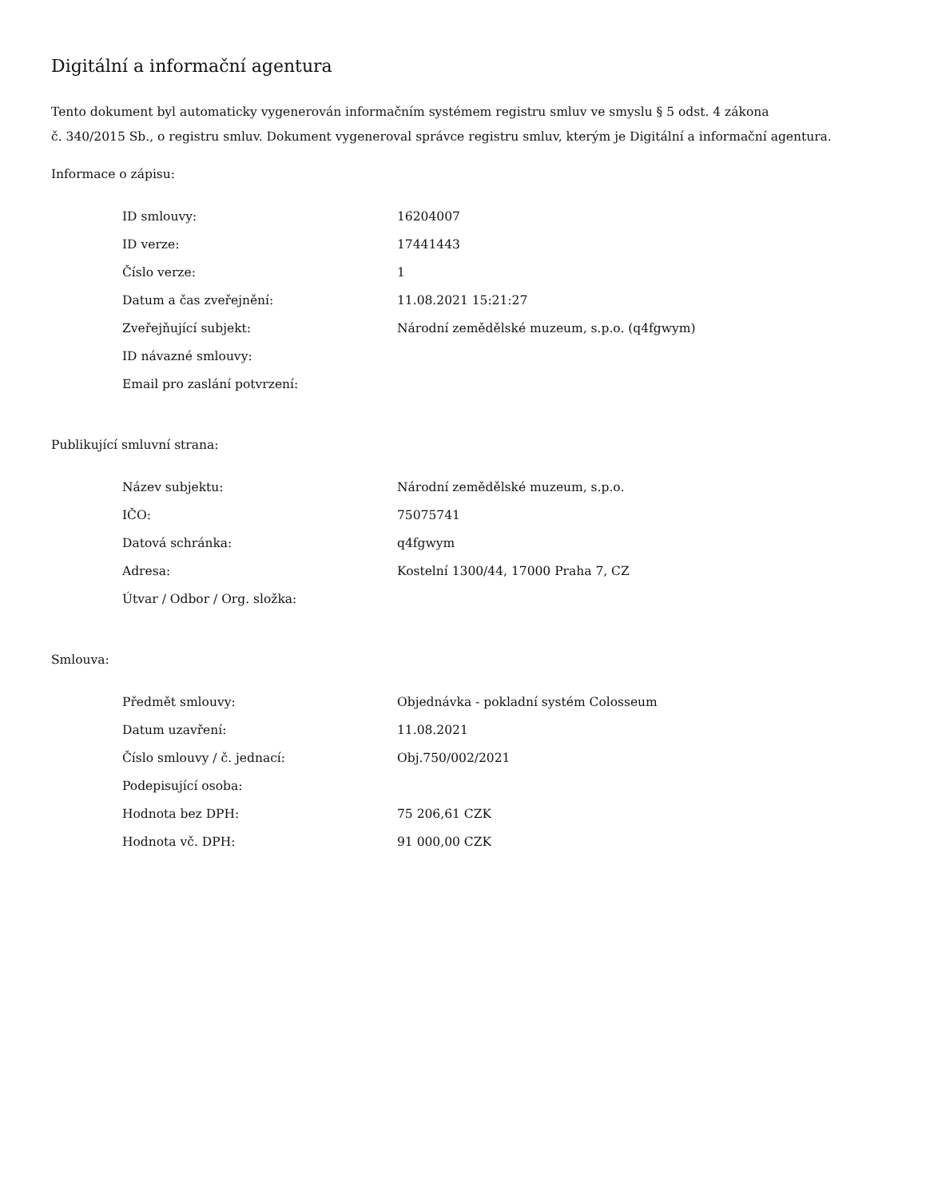Digitální a informační agentura
Tento dokument byl automaticky vygenerován informačním systémem registru smluv ve smyslu § 5 odst. 4 zákona
č. 340/2015 Sb., o registru smluv. Dokument vygeneroval správce registru smluv, kterým je Digitální a informační agentura.
Informace o zápisu:
| ID smlouvy: | 16204007 |
| ID verze: | 17441443 |
| Číslo verze: | 1 |
| Datum a čas zveřejnění: | 11.08.2021 15:21:27 |
| Zveřejňující subjekt: | Národní zemědělské muzeum, s.p.o. (q4fgwym) |
| ID návazné smlouvy: | |
| Email pro zaslání potvrzení: | |
Publikující smluvní strana:
| Název subjektu: | Národní zemědělské muzeum, s.p.o. |
| IČO: | 75075741 |
| Datová schránka: | q4fgwym |
| Adresa: | Kostelní 1300/44, 17000 Praha 7, CZ |
| Útvar / Odbor / Org. složka: | |
Smlouva:
| Předmět smlouvy: | Objednávka - pokladní systém Colosseum |
| Datum uzavření: | 11.08.2021 |
| Číslo smlouvy / č. jednací: | Obj.750/002/2021 |
| Podepisující osoba: | |
| Hodnota bez DPH: | 75 206,61 CZK |
| Hodnota vč. DPH: | 91 000,00 CZK |